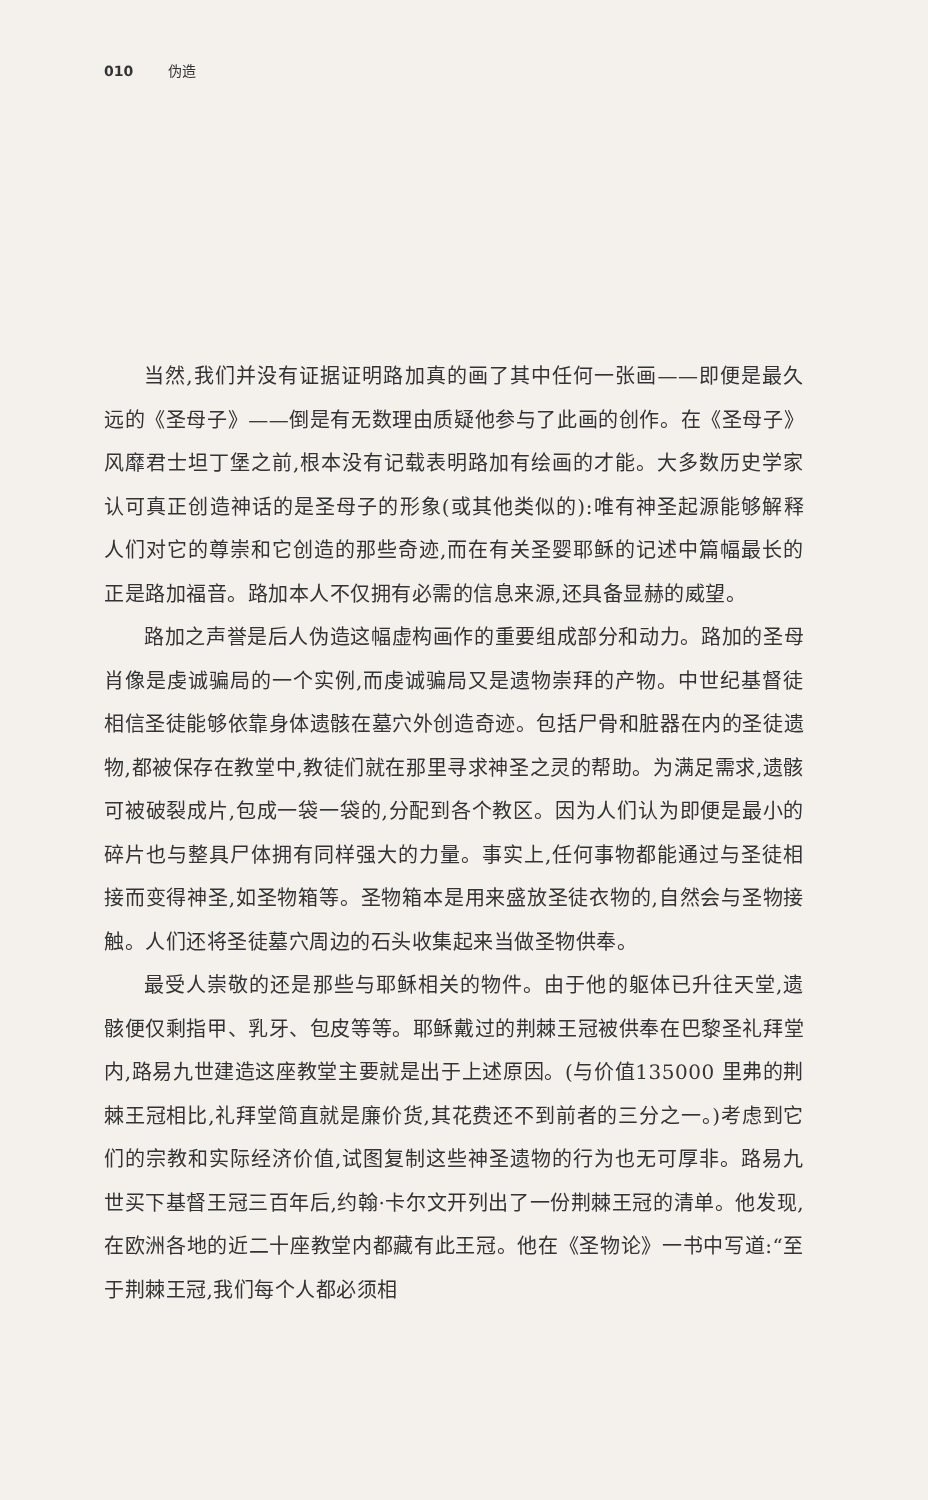010 伪造
当然,我们并没有证据证明路加真的画了其中任何一张画——即便是最久远的《圣母子》——倒是有无数理由质疑他参与了此画的创作。在《圣母子》风靡君士坦丁堡之前,根本没有记载表明路加有绘画的才能。大多数历史学家认可真正创造神话的是圣母子的形象(或其他类似的):唯有神圣起源能够解释人们对它的尊崇和它创造的那些奇迹,而在有关圣婴耶稣的记述中篇幅最长的正是路加福音。路加本人不仅拥有必需的信息来源,还具备显赫的威望。
路加之声誉是后人伪造这幅虚构画作的重要组成部分和动力。路加的圣母肖像是虔诚骗局的一个实例,而虔诚骗局又是遗物崇拜的产物。中世纪基督徒相信圣徒能够依靠身体遗骸在墓穴外创造奇迹。包括尸骨和脏器在内的圣徒遗物,都被保存在教堂中,教徒们就在那里寻求神圣之灵的帮助。为满足需求,遗骸可被破裂成片,包成一袋一袋的,分配到各个教区。因为人们认为即便是最小的碎片也与整具尸体拥有同样强大的力量。事实上,任何事物都能通过与圣徒相接而变得神圣,如圣物箱等。圣物箱本是用来盛放圣徒衣物的,自然会与圣物接触。人们还将圣徒墓穴周边的石头收集起来当做圣物供奉。
最受人崇敬的还是那些与耶稣相关的物件。由于他的躯体已升往天堂,遗骸便仅剩指甲、乳牙、包皮等等。耶稣戴过的荆棘王冠被供奉在巴黎圣礼拜堂内,路易九世建造这座教堂主要就是出于上述原因。(与价值135000 里弗的荆棘王冠相比,礼拜堂简直就是廉价货,其花费还不到前者的三分之一。)考虑到它们的宗教和实际经济价值,试图复制这些神圣遗物的行为也无可厚非。路易九世买下基督王冠三百年后,约翰·卡尔文开列出了一份荆棘王冠的清单。他发现,在欧洲各地的近二十座教堂内都藏有此王冠。他在《圣物论》一书中写道:“至于荆棘王冠,我们每个人都必须相